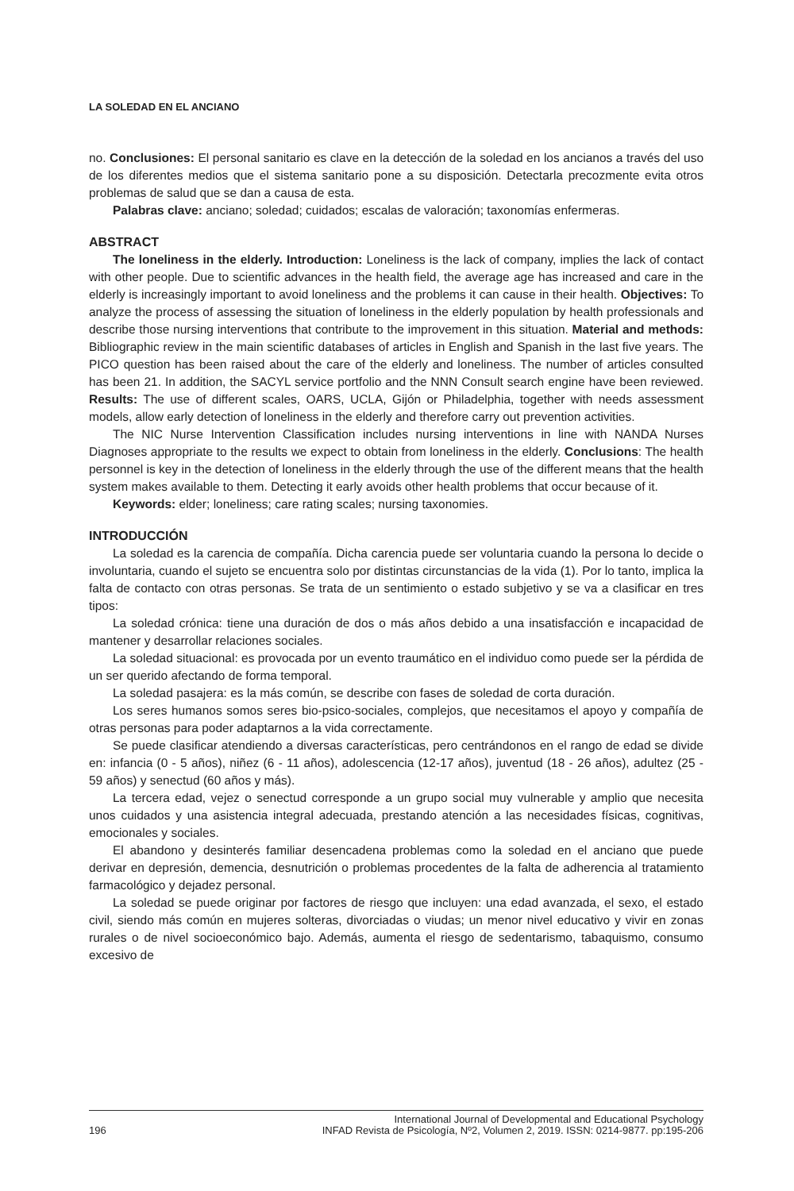LA SOLEDAD EN EL ANCIANO
no. Conclusiones: El personal sanitario es clave en la detección de la soledad en los ancianos a través del uso de los diferentes medios que el sistema sanitario pone a su disposición. Detectarla precozmente evita otros problemas de salud que se dan a causa de esta.
Palabras clave: anciano; soledad; cuidados; escalas de valoración; taxonomías enfermeras.
ABSTRACT
The loneliness in the elderly. Introduction: Loneliness is the lack of company, implies the lack of contact with other people. Due to scientific advances in the health field, the average age has increased and care in the elderly is increasingly important to avoid loneliness and the problems it can cause in their health. Objectives: To analyze the process of assessing the situation of loneliness in the elderly population by health professionals and describe those nursing interventions that contribute to the improvement in this situation. Material and methods: Bibliographic review in the main scientific databases of articles in English and Spanish in the last five years. The PICO question has been raised about the care of the elderly and loneliness. The number of articles consulted has been 21. In addition, the SACYL service portfolio and the NNN Consult search engine have been reviewed. Results: The use of different scales, OARS, UCLA, Gijón or Philadelphia, together with needs assessment models, allow early detection of loneliness in the elderly and therefore carry out prevention activities.
The NIC Nurse Intervention Classification includes nursing interventions in line with NANDA Nurses Diagnoses appropriate to the results we expect to obtain from loneliness in the elderly. Conclusions: The health personnel is key in the detection of loneliness in the elderly through the use of the different means that the health system makes available to them. Detecting it early avoids other health problems that occur because of it.
Keywords: elder; loneliness; care rating scales; nursing taxonomies.
INTRODUCCIÓN
La soledad es la carencia de compañía. Dicha carencia puede ser voluntaria cuando la persona lo decide o involuntaria, cuando el sujeto se encuentra solo por distintas circunstancias de la vida (1). Por lo tanto, implica la falta de contacto con otras personas. Se trata de un sentimiento o estado subjetivo y se va a clasificar en tres tipos:
La soledad crónica: tiene una duración de dos o más años debido a una insatisfacción e incapacidad de mantener y desarrollar relaciones sociales.
La soledad situacional: es provocada por un evento traumático en el individuo como puede ser la pérdida de un ser querido afectando de forma temporal.
La soledad pasajera: es la más común, se describe con fases de soledad de corta duración.
Los seres humanos somos seres bio-psico-sociales, complejos, que necesitamos el apoyo y compañía de otras personas para poder adaptarnos a la vida correctamente.
Se puede clasificar atendiendo a diversas características, pero centrándonos en el rango de edad se divide en: infancia (0 - 5 años), niñez (6 - 11 años), adolescencia (12-17 años), juventud (18 - 26 años), adultez (25 - 59 años) y senectud (60 años y más).
La tercera edad, vejez o senectud corresponde a un grupo social muy vulnerable y amplio que necesita unos cuidados y una asistencia integral adecuada, prestando atención a las necesidades físicas, cognitivas, emocionales y sociales.
El abandono y desinterés familiar desencadena problemas como la soledad en el anciano que puede derivar en depresión, demencia, desnutrición o problemas procedentes de la falta de adherencia al tratamiento farmacológico y dejadez personal.
La soledad se puede originar por factores de riesgo que incluyen: una edad avanzada, el sexo, el estado civil, siendo más común en mujeres solteras, divorciadas o viudas; un menor nivel educativo y vivir en zonas rurales o de nivel socioeconómico bajo. Además, aumenta el riesgo de sedentarismo, tabaquismo, consumo excesivo de
196 International Journal of Developmental and Educational Psychology
INFAD Revista de Psicología, Nº2, Volumen 2, 2019. ISSN: 0214-9877. pp:195-206